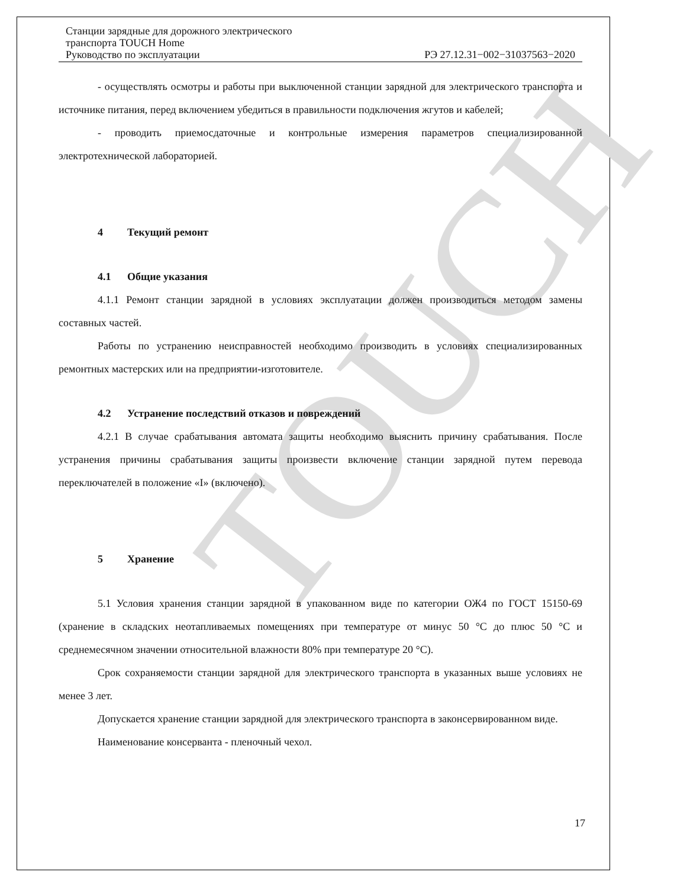TOUCH
Станции зарядные для дорожного электрического
транспорта TOUCH Home
Руководство по эксплуатации РЭ 27.12.31−002−31037563−2020
- осуществлять осмотры и работы при выключенной станции зарядной для электрического транспорта и источнике питания, перед включением убедиться в правильности подключения жгутов и кабелей;
- проводить приемосдаточные и контрольные измерения параметров специализированной электротехнической лабораторией.
4 Текущий ремонт
4.1 Общие указания
4.1.1 Ремонт станции зарядной в условиях эксплуатации должен производиться методом замены составных частей.
Работы по устранению неисправностей необходимо производить в условиях специализированных ремонтных мастерских или на предприятии-изготовителе.
4.2 Устранение последствий отказов и повреждений
4.2.1 В случае срабатывания автомата защиты необходимо выяснить причину срабатывания. После устранения причины срабатывания защиты произвести включение станции зарядной путем перевода переключателей в положение «I» (включено).
5 Хранение
5.1 Условия хранения станции зарядной в упакованном виде по категории ОЖ4 по ГОСТ 15150-69 (хранение в складских неотапливаемых помещениях при температуре от минус 50 °С до плюс 50 °С и среднемесячном значении относительной влажности 80% при температуре 20 °С).
Срок сохраняемости станции зарядной для электрического транспорта в указанных выше условиях не менее 3 лет.
Допускается хранение станции зарядной для электрического транспорта в законсервированном виде.
Наименование консерванта - пленочный чехол.
17